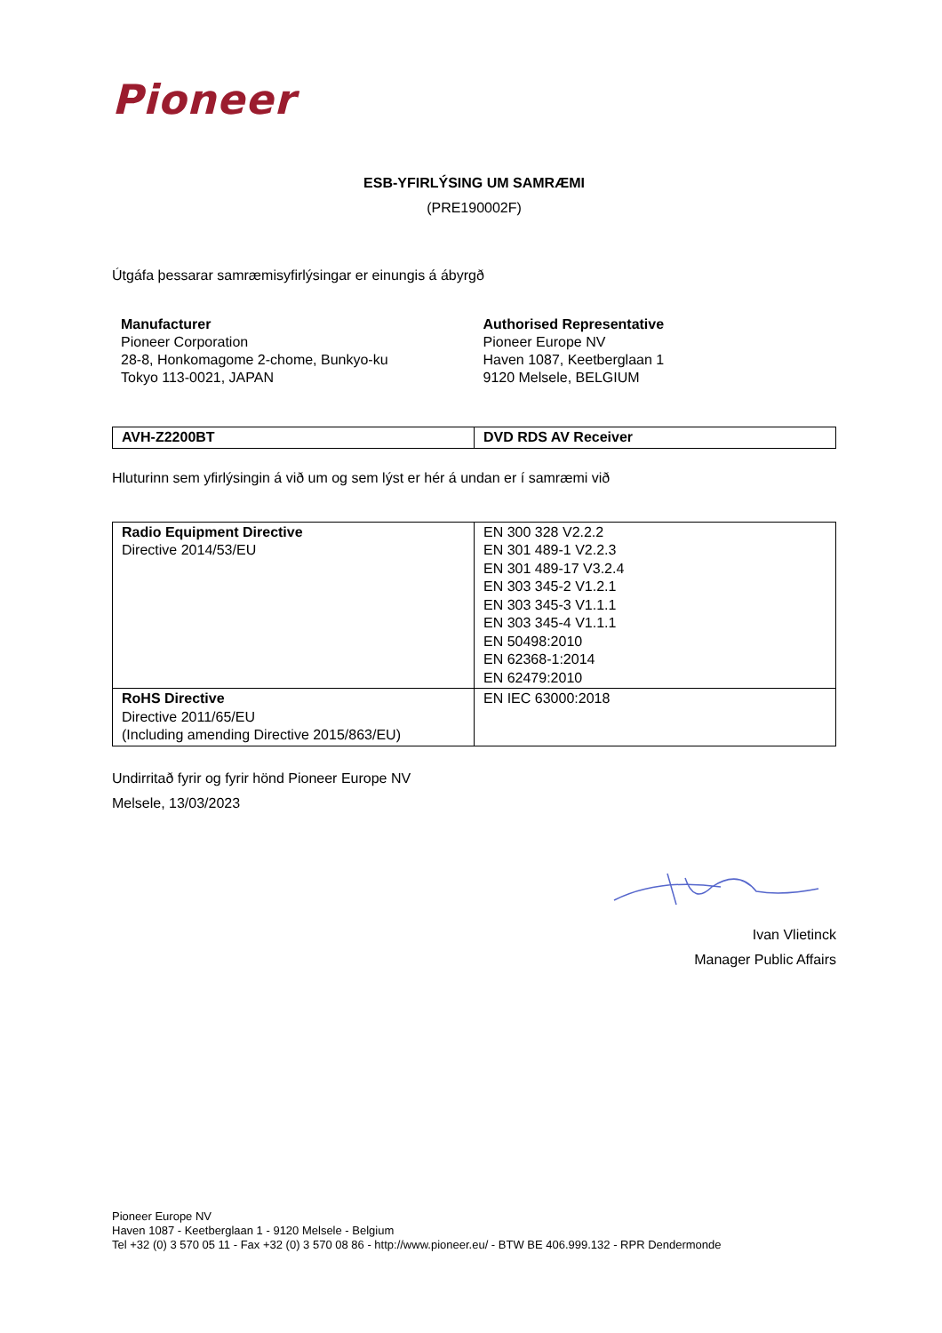Pioneer
ESB-YFIRLÝSING UM SAMRÆMI
(PRE190002F)
Útgáfa þessarar samræmisyfirlýsingar er einungis á ábyrgð
Manufacturer
Pioneer Corporation
28-8, Honkomagome 2-chome, Bunkyo-ku
Tokyo 113-0021, JAPAN
Authorised Representative
Pioneer Europe NV
Haven 1087, Keetberglaan 1
9120 Melsele, BELGIUM
| AVH-Z2200BT | DVD RDS AV Receiver |
Hluturinn sem yfirlýsingin á við um og sem lýst er hér á undan er í samræmi við
| Radio Equipment Directive Directive 2014/53/EU | EN 300 328 V2.2.2 EN 301 489-1 V2.2.3 EN 301 489-17 V3.2.4 EN 303 345-2 V1.2.1 EN 303 345-3 V1.1.1 EN 303 345-4 V1.1.1 EN 50498:2010 EN 62368-1:2014 EN 62479:2010 |
| RoHS Directive Directive 2011/65/EU (Including amending Directive 2015/863/EU) | EN IEC 63000:2018 |
Undirritað fyrir og fyrir hönd Pioneer Europe NV
Melsele, 13/03/2023
Ivan Vlietinck
Manager Public Affairs
Pioneer Europe NV
Haven 1087 - Keetberglaan 1 - 9120 Melsele - Belgium
Tel +32 (0) 3 570 05 11 - Fax +32 (0) 3 570 08 86 - http://www.pioneer.eu/ - BTW BE 406.999.132 - RPR Dendermonde